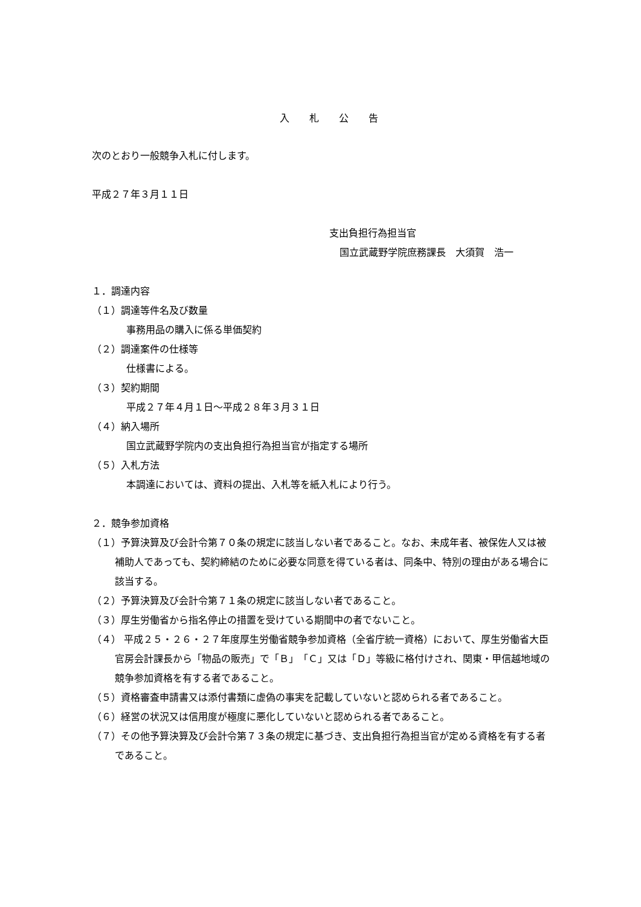入 札 公 告
次のとおり一般競争入札に付します。
平成２７年３月１１日
支出負担行為担当官
国立武蔵野学院庶務課長　大須賀　浩一
１．調達内容
（１）調達等件名及び数量
事務用品の購入に係る単価契約
（２）調達案件の仕様等
仕様書による。
（３）契約期間
平成２７年４月１日～平成２８年３月３１日
（４）納入場所
国立武蔵野学院内の支出負担行為担当官が指定する場所
（５）入札方法
本調達においては、資料の提出、入札等を紙入札により行う。
２．競争参加資格
（１）予算決算及び会計令第７０条の規定に該当しない者であること。なお、未成年者、被保佐人又は被補助人であっても、契約締結のために必要な同意を得ている者は、同条中、特別の理由がある場合に該当する。
（２）予算決算及び会計令第７１条の規定に該当しない者であること。
（３）厚生労働省から指名停止の措置を受けている期間中の者でないこと。
（４） 平成２５・２６・２７年度厚生労働省競争参加資格（全省庁統一資格）において、厚生労働省大臣官房会計課長から「物品の販売」で「Ｂ」「Ｃ」又は「Ｄ」等級に格付けされ、関東・甲信越地域の競争参加資格を有する者であること。
（５）資格審査申請書又は添付書類に虚偽の事実を記載していないと認められる者であること。
（６）経営の状況又は信用度が極度に悪化していないと認められる者であること。
（７）その他予算決算及び会計令第７３条の規定に基づき、支出負担行為担当官が定める資格を有する者であること。